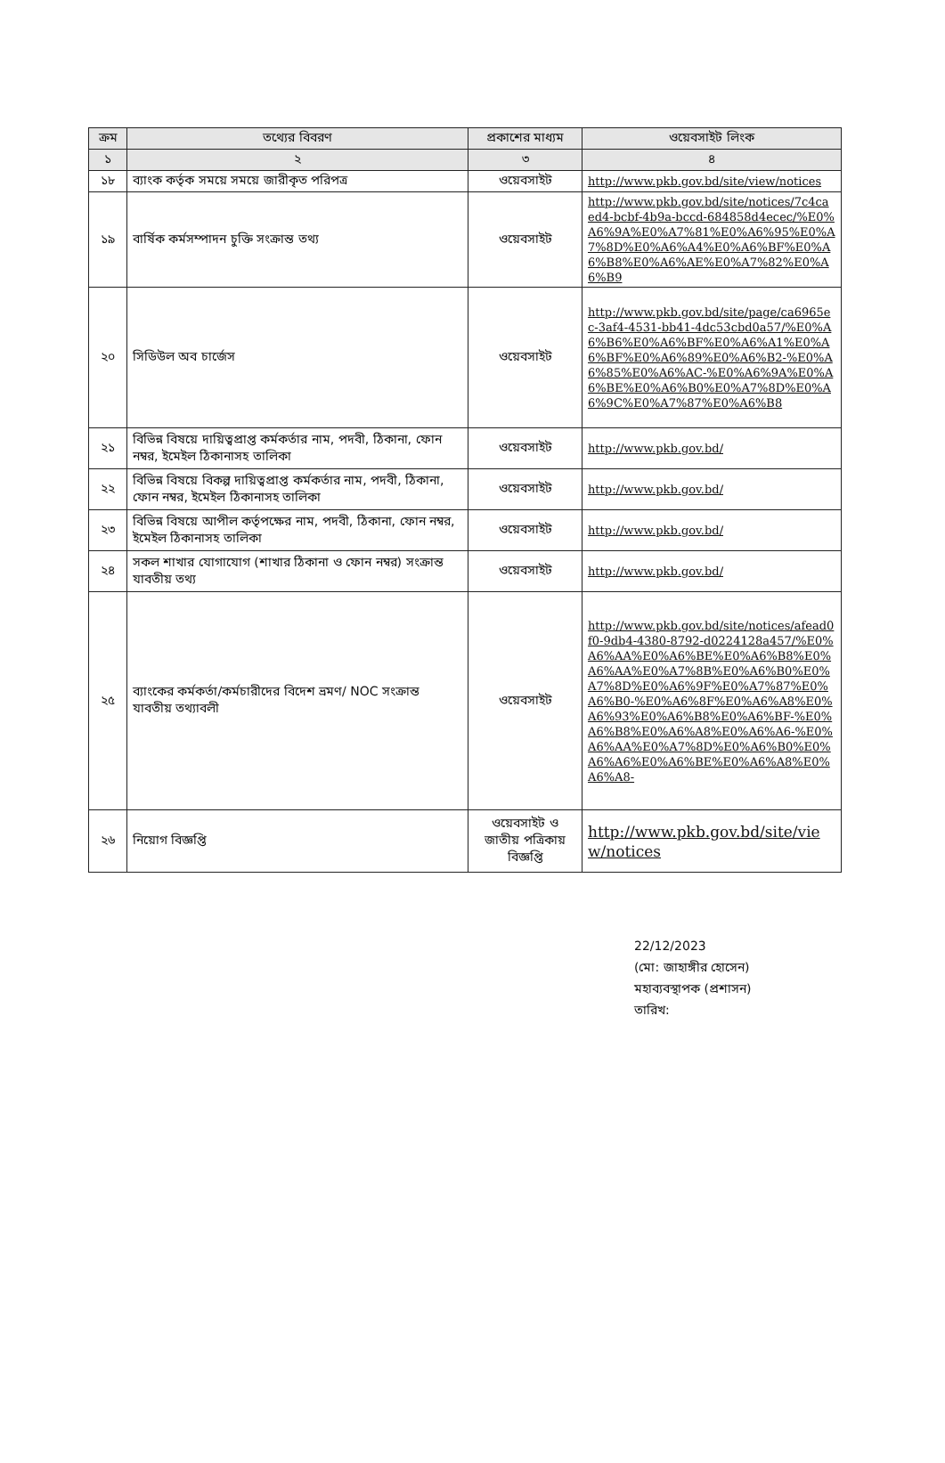| ক্রম | তথ্যের বিবরণ | প্রকাশের মাধ্যম | ওয়েবসাইট লিংক |
| --- | --- | --- | --- |
| ১ | ২ | ৩ | ৪ |
| ১৮ | ব্যাংক কর্তৃক সময়ে সময়ে জারীকৃত পরিপত্র | ওয়েবসাইট | http://www.pkb.gov.bd/site/view/notices |
| ১৯ | বার্ষিক কর্মসম্পাদন চুক্তি সংক্রান্ত তথ্য | ওয়েবসাইট | http://www.pkb.gov.bd/site/notices/7c4caed4-bcbf-4b9a-bccd-684858d4ecec/%E0%A6%9A%E0%A7%81%E0%A6%95%E0%A7%8D%E0%A6%A4%E0%A6%BF%E0%A6%B8%E0%A6%AE%E0%A7%82%E0%A6%B9 |
| ২০ | সিডিউল অব চার্জেস | ওয়েবসাইট | http://www.pkb.gov.bd/site/page/ca6965ec-3af4-4531-bb41-4dc53cbd0a57/%E0%A6%B6%E0%A6%BF%E0%A6%A1%E0%A6%BF%E0%A6%89%E0%A6%B2-%E0%A6%85%E0%A6%AC-%E0%A6%9A%E0%A6%BE%E0%A6%B0%E0%A7%8D%E0%A6%9C%E0%A7%87%E0%A6%B8 |
| ২১ | বিভিন্ন বিষয়ে দায়িত্বপ্রাপ্ত কর্মকর্তার নাম, পদবী, ঠিকানা, ফোন নম্বর, ইমেইল ঠিকানাসহ তালিকা | ওয়েবসাইট | http://www.pkb.gov.bd/ |
| ২২ | বিভিন্ন বিষয়ে বিকল্প দায়িত্বপ্রাপ্ত কর্মকর্তার নাম, পদবী, ঠিকানা, ফোন নম্বর, ইমেইল ঠিকানাসহ তালিকা | ওয়েবসাইট | http://www.pkb.gov.bd/ |
| ২৩ | বিভিন্ন বিষয়ে আপীল কর্তৃপক্ষের নাম, পদবী, ঠিকানা, ফোন নম্বর, ইমেইল ঠিকানাসহ তালিকা | ওয়েবসাইট | http://www.pkb.gov.bd/ |
| ২৪ | সকল শাখার যোগাযোগ (শাখার ঠিকানা ও ফোন নম্বর) সংক্রান্ত যাবতীয় তথ্য | ওয়েবসাইট | http://www.pkb.gov.bd/ |
| ২৫ | ব্যাংকের কর্মকর্তা/কর্মচারীদের বিদেশ ভ্রমণ/ NOC সংক্রান্ত যাবতীয় তথ্যাবলী | ওয়েবসাইট | http://www.pkb.gov.bd/site/notices/afead0f0-9db4-4380-8792-d0224128a457/%E0%A6%AA%E0%A6%BE%E0%A6%B8%E0%A6%AA%E0%A7%8B%E0%A6%B0%E0%A7%8D%E0%A6%9F%E0%A7%87%E0%A6%B0-%E0%A6%8F%E0%A6%A8%E0%A6%93%E0%A6%B8%E0%A6%BF-%E0%A6%B8%E0%A6%A8%E0%A6%A6-%E0%A6%AA%E0%A7%8D%E0%A6%B0%E0%A6%A6%E0%A6%BE%E0%A6%A8%E0%A6%A8- |
| ২৬ | নিয়োগ বিজ্ঞপ্তি | ওয়েবসাইট ও জাতীয় পত্রিকায় বিজ্ঞপ্তি | http://www.pkb.gov.bd/site/view/notices |
22/12/2023
(মো: জাহাঙ্গীর হোসেন)
মহাব্যবস্থাপক (প্রশাসন)
তারিখ: